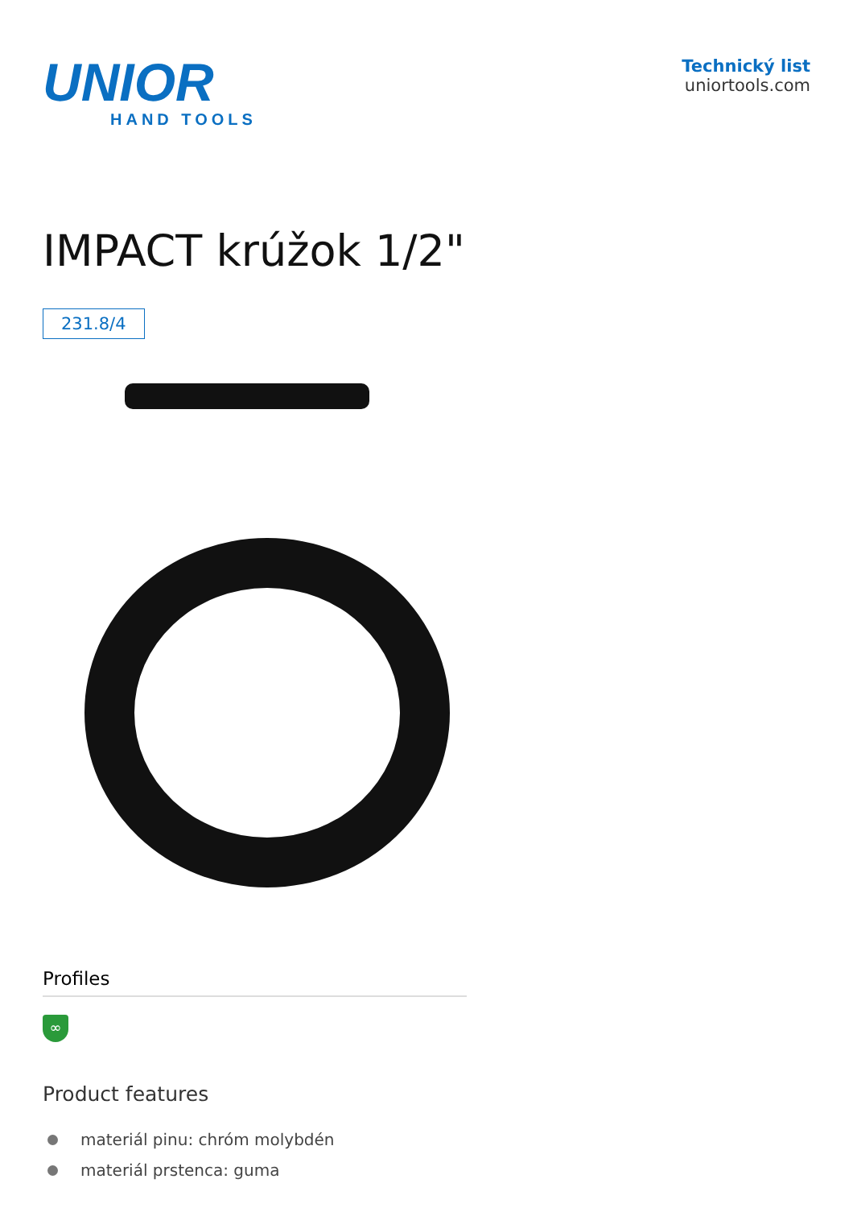UNIOR
HAND TOOLS
Technický list
uniortools.com
IMPACT krúžok 1/2"
231.8/4
Profiles
∞
Product features
materiál pinu: chróm molybdén
materiál prstenca: guma